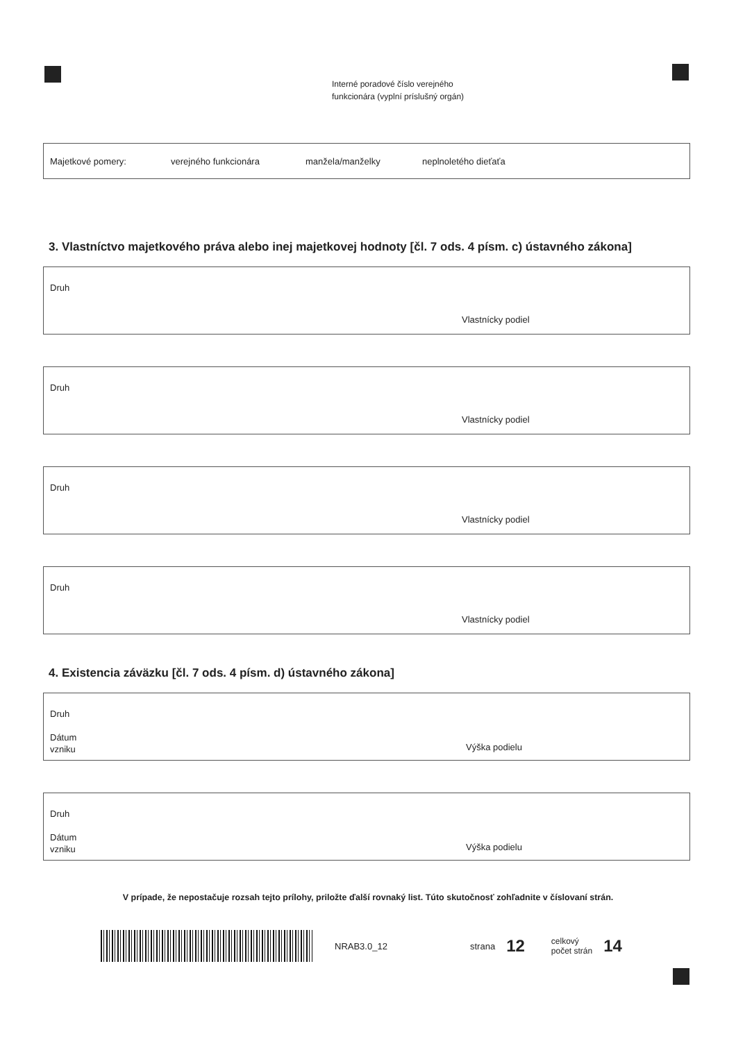Interné poradové číslo verejného
funkcionára (vyplní príslušný orgán)
Majetkové pomery: verejného funkcionára manžela/manželky neplnoletého dieťaťa
3. Vlastníctvo majetkového práva alebo inej majetkovej hodnoty [čl. 7 ods. 4 písm. c) ústavného zákona]
Druh
Vlastnícky podiel
Druh
Vlastnícky podiel
Druh
Vlastnícky podiel
Druh
Vlastnícky podiel
4. Existencia záväzku [čl. 7 ods. 4 písm. d) ústavného zákona]
Druh
Dátum
vzniku
Výška podielu
Druh
Dátum
vzniku
Výška podielu
V prípade, že nepostačuje rozsah tejto prílohy, priložte ďalší rovnaký list. Túto skutočnosť zohľadnite v číslovaní strán.
NRAB3.0_12 strana 12 celkový
počet strán 14